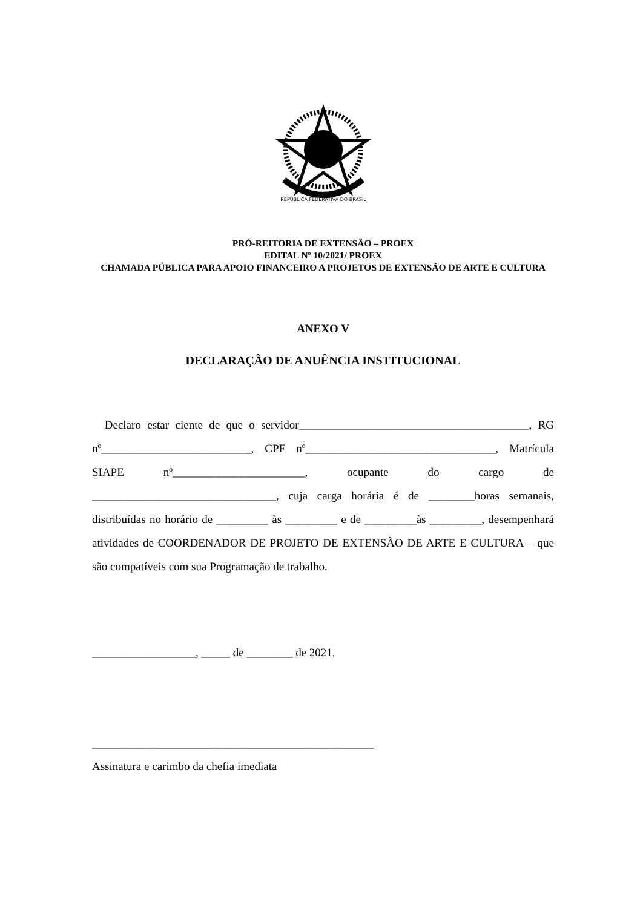REPÚBLICA FEDERATIVA DO BRASIL
PRÓ-REITORIA DE EXTENSÃO – PROEX
EDITAL Nº 10/2021/ PROEX
CHAMADA PÚBLICA PARA APOIO FINANCEIRO A PROJETOS DE EXTENSÃO DE ARTE E CULTURA
ANEXO V
DECLARAÇÃO DE ANUÊNCIA INSTITUCIONAL
Declaro estar ciente de que o servidor________________________________________, RG nº__________________________, CPF nº_________________________________, Matrícula SIAPE nº_______________________, ocupante do cargo de ________________________________, cuja carga horária é de ________horas semanais, distribuídas no horário de _________ às _________ e de _________às _________, desempenhará atividades de COORDENADOR DE PROJETO DE EXTENSÃO DE ARTE E CULTURA – que são compatíveis com sua Programação de trabalho.
__________________, _____ de ________ de 2021.
_________________________________________________
Assinatura e carimbo da chefia imediata